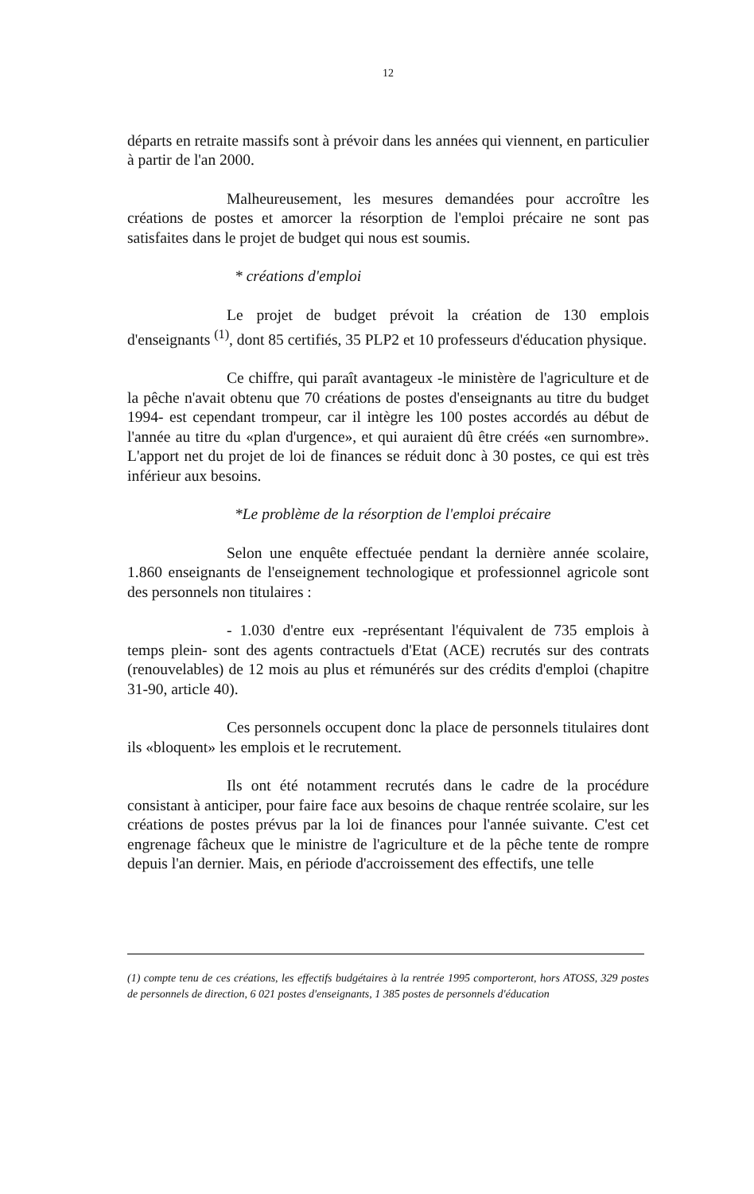12
départs en retraite massifs sont à prévoir dans les années qui viennent, en particulier à partir de l'an 2000.
Malheureusement, les mesures demandées pour accroître les créations de postes et amorcer la résorption de l'emploi précaire ne sont pas satisfaites dans le projet de budget qui nous est soumis.
* créations d'emploi
Le projet de budget prévoit la création de 130 emplois d'enseignants <sup>(1)</sup>, dont 85 certifiés, 35 PLP2 et 10 professeurs d'éducation physique.
Ce chiffre, qui paraît avantageux -le ministère de l'agriculture et de la pêche n'avait obtenu que 70 créations de postes d'enseignants au titre du budget 1994- est cependant trompeur, car il intègre les 100 postes accordés au début de l'année au titre du «plan d'urgence», et qui auraient dû être créés «en surnombre». L'apport net du projet de loi de finances se réduit donc à 30 postes, ce qui est très inférieur aux besoins.
*Le problème de la résorption de l'emploi précaire
Selon une enquête effectuée pendant la dernière année scolaire, 1.860 enseignants de l'enseignement technologique et professionnel agricole sont des personnels non titulaires :
- 1.030 d'entre eux -représentant l'équivalent de 735 emplois à temps plein- sont des agents contractuels d'Etat (ACE) recrutés sur des contrats (renouvelables) de 12 mois au plus et rémunérés sur des crédits d'emploi (chapitre 31-90, article 40).
Ces personnels occupent donc la place de personnels titulaires dont ils «bloquent» les emplois et le recrutement.
Ils ont été notamment recrutés dans le cadre de la procédure consistant à anticiper, pour faire face aux besoins de chaque rentrée scolaire, sur les créations de postes prévus par la loi de finances pour l'année suivante. C'est cet engrenage fâcheux que le ministre de l'agriculture et de la pêche tente de rompre depuis l'an dernier. Mais, en période d'accroissement des effectifs, une telle
(1) compte tenu de ces créations, les effectifs budgétaires à la rentrée 1995 comporteront, hors ATOSS, 329 postes de personnels de direction, 6 021 postes d'enseignants, 1 385 postes de personnels d'éducation